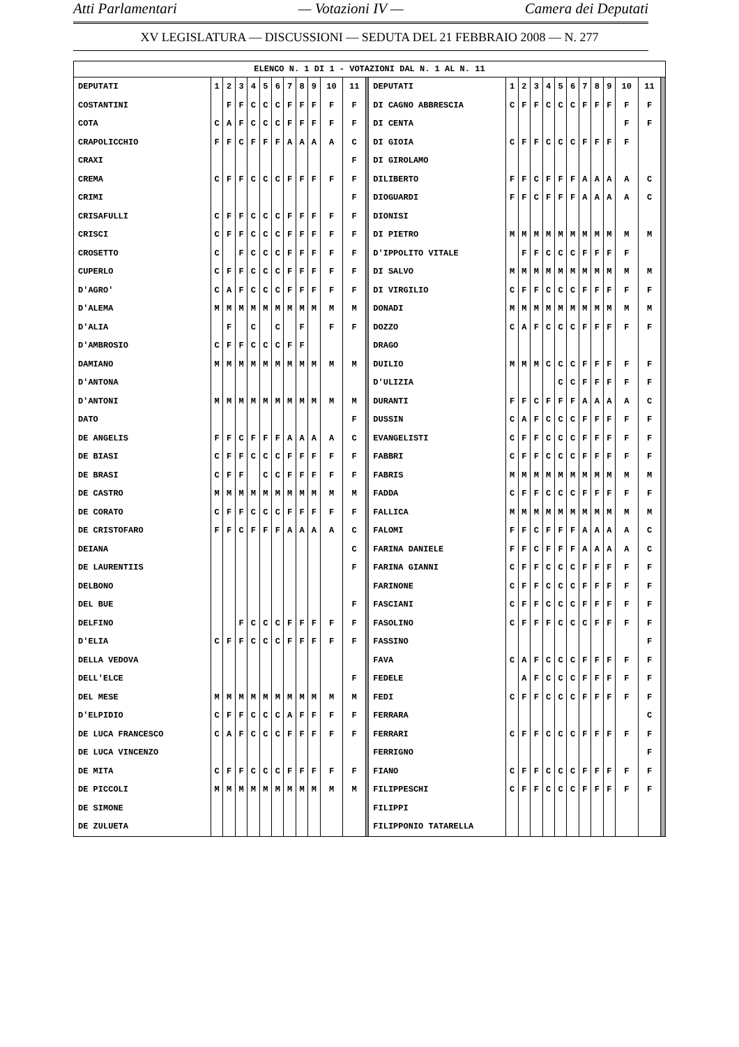Atti Parlamentari — Votazioni IV — Camera dei Deputati
XV LEGISLATURA — DISCUSSIONI — SEDUTA DEL 21 FEBBRAIO 2008 — N. 277
| ELENCO N. 1 DI 1 - VOTAZIONI DAL N. 1 AL N. 11 | | | | | | | | | | | | | | | | | | | | | | | | | | | | |
| DEPUTATI | 1 | 2 | 3 | 4 | 5 | 6 | 7 | 8 | 9 | 10 | 11 | | | DEPUTATI | 1 | 2 | 3 | 4 | 5 | 6 | 7 | 8 | 9 | 10 | 11 | | | |
| COSTANTINI | | F | F | C | C | C | F | F | F | F | F | | | DI CAGNO ABBRESCIA | C | F | F | C | C | C | F | F | F | F | F | | | |
| COTA | C | A | F | C | C | C | F | F | F | F | F | | | DI CENTA | | | | | | | | | | F | F | | | |
| CRAPOLICCHIO | F | F | C | F | F | F | A | A | A | A | C | | | DI GIOIA | C | F | F | C | C | C | F | F | F | F | | | | |
| CRAXI | | | | | | | | | | | F | | | DI GIROLAMO | | | | | | | | | | | | | | |
| CREMA | C | F | F | C | C | C | F | F | F | F | F | | | DILIBERTO | F | F | C | F | F | F | A | A | A | A | C | | | |
| CRIMI | | | | | | | | | | | F | | | DIOGUARDI | F | F | C | F | F | F | A | A | A | A | C | | | |
| CRISAFULLI | C | F | F | C | C | C | F | F | F | F | F | | | DIONISI | | | | | | | | | | | | | | |
| CRISCI | C | F | F | C | C | C | F | F | F | F | F | | | DI PIETRO | M | M | M | M | M | M | M | M | M | M | M | | | |
| CROSETTO | C | | F | C | C | C | F | F | F | F | F | | | D'IPPOLITO VITALE | | F | F | C | C | C | F | F | F | F | | | | |
| CUPERLO | C | F | F | C | C | C | F | F | F | F | F | | | DI SALVO | M | M | M | M | M | M | M | M | M | M | M | | | |
| D'AGRO' | C | A | F | C | C | C | F | F | F | F | F | | | DI VIRGILIO | C | F | F | C | C | C | F | F | F | F | F | | | |
| D'ALEMA | M | M | M | M | M | M | M | M | M | M | M | | | DONADI | M | M | M | M | M | M | M | M | M | M | M | | | |
| D'ALIA | | F | | C | | C | | F | | F | F | | | DOZZO | C | A | F | C | C | C | F | F | F | F | F | | | |
| D'AMBROSIO | C | F | F | C | C | C | F | F | | | | | | DRAGO | | | | | | | | | | | | | | |
| DAMIANO | M | M | M | M | M | M | M | M | M | M | M | | | DUILIO | M | M | M | C | C | C | F | F | F | F | F | | | |
| D'ANTONA | | | | | | | | | | | | | | D'ULIZIA | | | | | C | C | F | F | F | F | F | | | |
| D'ANTONI | M | M | M | M | M | M | M | M | M | M | M | | | DURANTI | F | F | C | F | F | F | A | A | A | A | C | | | |
| DATO | | | | | | | | | | | F | | | DUSSIN | C | A | F | C | C | C | F | F | F | F | F | | | |
| DE ANGELIS | F | F | C | F | F | F | A | A | A | A | C | | | EVANGELISTI | C | F | F | C | C | C | F | F | F | F | F | | | |
| DE BIASI | C | F | F | C | C | C | F | F | F | F | F | | | FABBRI | C | F | F | C | C | C | F | F | F | F | F | | | |
| DE BRASI | C | F | F | | C | C | F | F | F | F | F | | | FABRIS | M | M | M | M | M | M | M | M | M | M | M | | | |
| DE CASTRO | M | M | M | M | M | M | M | M | M | M | M | | | FADDA | C | F | F | C | C | C | F | F | F | F | F | | | |
| DE CORATO | C | F | F | C | C | C | F | F | F | F | F | | | FALLICA | M | M | M | M | M | M | M | M | M | M | M | | | |
| DE CRISTOFARO | F | F | C | F | F | F | A | A | A | A | C | | | FALOMI | F | F | C | F | F | F | A | A | A | A | C | | | |
| DEIANA | | | | | | | | | | | C | | | FARINA DANIELE | F | F | C | F | F | F | A | A | A | A | C | | | |
| DE LAURENTIIS | | | | | | | | | | | F | | | FARINA GIANNI | C | F | F | C | C | C | F | F | F | F | F | | | |
| DELBONO | | | | | | | | | | | | | | FARINONE | C | F | F | C | C | C | F | F | F | F | F | | | |
| DEL BUE | | | | | | | | | | | F | | | FASCIANI | C | F | F | C | C | C | F | F | F | F | F | | | |
| DELFINO | | | F | C | C | C | F | F | F | F | F | | | FASOLINO | C | F | F | F | C | C | C | F | F | F | F | | | |
| D'ELIA | C | F | F | C | C | C | F | F | F | F | F | | | FASSINO | | | | | | | | | | | F | | | |
| DELLA VEDOVA | | | | | | | | | | | | | | FAVA | C | A | F | C | C | C | F | F | F | F | F | | | |
| DELL'ELCE | | | | | | | | | | | F | | | FEDELE | | A | F | C | C | C | F | F | F | F | F | | | |
| DEL MESE | M | M | M | M | M | M | M | M | M | M | M | | | FEDI | C | F | F | C | C | C | F | F | F | F | F | | | |
| D'ELPIDIO | C | F | F | C | C | C | A | F | F | F | F | | | FERRARA | | | | | | | | | | | C | | | |
| DE LUCA FRANCESCO | C | A | F | C | C | C | F | F | F | F | F | | | FERRARI | C | F | F | C | C | C | F | F | F | F | F | | | |
| DE LUCA VINCENZO | | | | | | | | | | | | | | FERRIGNO | | | | | | | | | | | F | | | |
| DE MITA | C | F | F | C | C | C | F | F | F | F | F | | | FIANO | C | F | F | C | C | C | F | F | F | F | F | | | |
| DE PICCOLI | M | M | M | M | M | M | M | M | M | M | M | | | FILIPPESCHI | C | F | F | C | C | C | F | F | F | F | F | | | |
| DE SIMONE | | | | | | | | | | | | | | FILIPPI | | | | | | | | | | | | | | |
| DE ZULUETA | | | | | | | | | | | | | | FILIPPONIO TATARELLA | | | | | | | | | | | | | | |